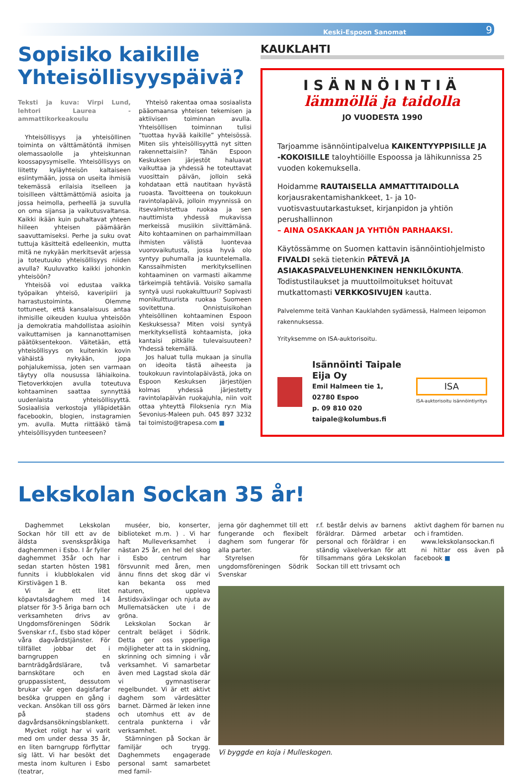Keski-Espoon Sanomat 9
Sopisiko kaikille Yhteisöllisyyspäivä?
Teksti ja kuva: Virpi Lund, lehtori Laurea - ammattikorkeakoulu
Yhteisöllisyys ja yhteisöllinen toiminta on välttämätöntä ihmisen olemassaololle ja yhteiskunnan koossapysymiselle. Yhteisöllisyys on liitetty kyläyhteisön kaltaiseen esiintymään, jossa on useita ihmisiä tekemässä erilaisia itselleen ja toisilleen välttämättömiä asioita ja jossa heimolla, perheellä ja suvulla on oma sijansa ja vaikutusvaltansa. Kaikki ikään kuin puhaltavat yhteen hiileen yhteisen päämäärän saavuttamiseksi. Perhe ja suku ovat tuttuja käsitteitä edelleenkin, mutta mitä ne nykyään merkitsevät arjessa ja toteutuuko yhteisöllisyys niiden avulla? Kuuluvatko kaikki johonkin yhteisöön?
Yhteisöä voi edustaa vaikka työpaikan yhteisö, kaveripiiri ja harrastustoiminta. Olemme tottuneet, että kansalaisuus antaa ihmisille oikeuden kuulua yhteisöön ja demokratia mahdollistaa asioihin vaikuttamisen ja kannanottamisen päätöksentekoon. Väitetään, että yhteisöllisyys on kuitenkin kovin vähäistä nykyään, jopa pohjalukemissa, joten sen varmaan täytyy olla nousussa lähiaikoina. Tietoverkkojen avulla toteutuva kohtaaminen saattaa synnyttää uudenlaista yhteisöllisyyttä. Sosiaalisia verkostoja ylläpidetään facebookin, blogien, instagramien ym. avulla. Mutta riittääkö tämä yhteisöllisyyden tunteeseen?
Yhteisö rakentaa omaa sosiaalista pääomaansa yhteisen tekemisen ja aktiivisen toiminnan avulla. Yhteisöllisen toiminnan tulisi ”tuottaa hyvää kaikille” yhteisössä. Miten siis yhteisöllisyyttä nyt sitten rakennettaisiin? Tähän Espoon Keskuksen järjestöt haluavat vaikuttaa ja yhdessä he toteuttavat vuosittain päivän, jolloin sekä kohdataan että nautitaan hyvästä ruoasta. Tavoitteena on toukokuun ravintolapäivä, jolloin myynnissä on itsevalmistettua ruokaa ja sen nauttimista yhdessä mukavissa merkeissä musiikin siivittämänä. Aito kohtaaminen on parhaimmillaan ihmisten välistä luontevaa vuorovaikutusta, jossa hyvä olo syntyy puhumalla ja kuuntelemalla. Kanssaihmisten merkityksellinen kohtaaminen on varmasti aikamme tärkeimpiä tehtäviä. Voisiko samalla syntyä uusi ruokakulttuuri? Sopivasti monikulttuurista ruokaa Suomeen sovitettuna. Onnistuisikohan yhteisöllinen kohtaaminen Espoon Keskuksessa? Miten voisi syntyä merkityksellistä kohtaamista, joka kantaisi pitkälle tulevaisuuteen? Yhdessä tekemällä.
Jos haluat tulla mukaan ja sinulla on ideoita tästä aiheesta ja toukokuun ravintolapäivästä, joka on Espoon Keskuksen järjestöjen kolmas yhdessä järjestetty ravintolapäivän ruokajuhla, niin voit ottaa yhteyttä Filoksenia ry:n Mia Sevonius-Maleen puh. 045 897 3232 tai toimisto@trapesa.com ■
KAUKLAHTI
ISÄNNÖINTIÄ
lämmöllä ja taidolla
JO VUODESTA 1990
Tarjoamme isännöintipalvelua KAIKENTYYPPISILLE JA -KOKOISILLE taloyhtiöille Espoossa ja lähikunnissa 25 vuoden kokemuksella.
Hoidamme RAUTAISELLA AMMATTITAIDOLLA korjausrakentamishankkeet, 1- ja 10-vuotisvastuutarkastukset, kirjanpidon ja yhtiön perushallinnon
– AINA OSAKKAAN JA YHTIÖN PARHAAKSI.
Käytössämme on Suomen kattavin isännöintiohjelmisto FIVALDI sekä tietenkin PÄTEVÄ JA ASIAKASPALVELUHENKINEN HENKILÖKUNTA. Todistustilaukset ja muuttoilmoitukset hoituvat mutkattomasti VERKKOSIVUJEN kautta.
Palvelemme teitä Vanhan Kauklahden sydämessä, Halmeen leipomon rakennuksessa.
Yrityksemme on ISA-auktorisoitu.
Isännöinti Taipale Eija Oy
Emil Halmeen tie 1, 02780 Espoo
p. 09 810 020
taipale@kolumbus.fi
ISA
ISA-auktorisoitu isännöintiyritys
Lekskolan Sockan 35 år!
Daghemmet Lekskolan Sockan hör till ett av de äldsta svenskspråkiga daghemmen i Esbo. I år fyller daghemmet 35år och har sedan starten hösten 1981 funnits i klubblokalen vid Kirstivägen 1 B.
Vi är ett litet köpavtalsdaghem med 14 platser för 3-5 åriga barn och verksamheten drivs av Ungdomsföreningen Södrik Svenskar r.f., Esbo stad köper våra dagvårdstjänster. För tillfället jobbar det i barngruppen en barnträdgårdslärare, två barnskötare och en gruppassistent, dessutom brukar vår egen dagisfarfar besöka gruppen en gång i veckan. Ansökan till oss görs på stadens dagvårdsansökningsblankett.
Mycket roligt har vi varit med om under dessa 35 år, en liten barngrupp förflyttar sig lätt. Vi har besökt det mesta inom kulturen i Esbo (teatrar,
muséer, bio, konserter, biblioteket m.m. ) . Vi har haft Mulleverksamhet i nästan 25 år, en hel del skog i Esbo centrum har försvunnit med åren, men ännu finns det skog där vi kan bekanta oss med naturen, uppleva årstidsväxlingar och njuta av Mullematsäcken ute i de gröna.
Lekskolan Sockan är centralt beläget i Södrik. Detta ger oss ypperliga möjligheter att ta in skidning, skrinning och simning i vår verksamhet. Vi samarbetar även med Lagstad skola där vi gymnastiserar regelbundet. Vi är ett aktivt daghem som värdesätter barnet. Därmed är leken inne och utomhus ett av de centrala punkterna i vår verksamhet.
Stämningen på Sockan är familjär och trygg. Daghemmets engagerade personal samt samarbetet med famil-
jerna gör daghemmet till ett fungerande och flexibelt daghem som fungerar för alla parter.
Styrelsen för ungdomsföreningen Södrik Svenskar
r.f. består delvis av barnens föräldrar. Därmed arbetar personal och föräldrar i en ständig växelverkan för att tillsammans göra Lekskolan Sockan till ett trivsamt och
aktivt daghem för barnen nu och i framtiden.
www.lekskolansockan.fi
ni hittar oss även på facebook ■
Vi byggde en koja i Mulleskogen.